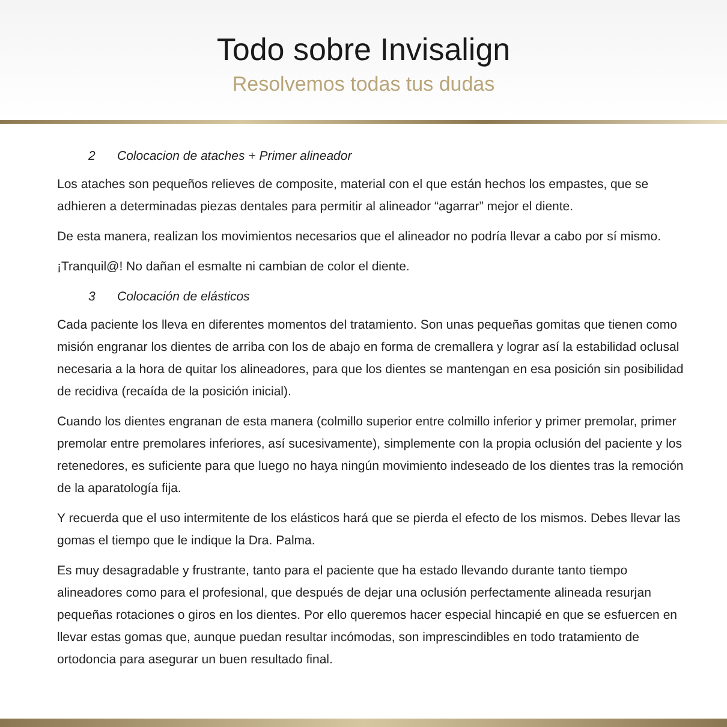Todo sobre Invisalign
Resolvemos todas tus dudas
2 Colocacion de ataches + Primer alineador
Los ataches son pequeños relieves de composite, material con el que están hechos los empastes, que se adhieren a determinadas piezas dentales para permitir al alineador “agarrar” mejor el diente.
De esta manera, realizan los movimientos necesarios que el alineador no podría llevar a cabo por sí mismo.
¡Tranquil@! No dañan el esmalte ni cambian de color el diente.
3 Colocación de elásticos
Cada paciente los lleva en diferentes momentos del tratamiento. Son unas pequeñas gomitas que tienen como misión engranar los dientes de arriba con los de abajo en forma de cremallera y lograr así la estabilidad oclusal necesaria a la hora de quitar los alineadores, para que los dientes se mantengan en esa posición sin posibilidad de recidiva (recaída de la posición inicial).
Cuando los dientes engranan de esta manera (colmillo superior entre colmillo inferior y primer premolar, primer premolar entre premolares inferiores, así sucesivamente), simplemente con la propia oclusión del paciente y los retenedores, es suficiente para que luego no haya ningún movimiento indeseado de los dientes tras la remoción de la aparatología fija.
Y recuerda que el uso intermitente de los elásticos hará que se pierda el efecto de los mismos. Debes llevar las gomas el tiempo que le indique la Dra. Palma.
Es muy desagradable y frustrante, tanto para el paciente que ha estado llevando durante tanto tiempo alineadores como para el profesional, que después de dejar una oclusión perfectamente alineada resurjan pequeñas rotaciones o giros en los dientes. Por ello queremos hacer especial hincapié en que se esfuercen en llevar estas gomas que, aunque puedan resultar incómodas, son imprescindibles en todo tratamiento de ortodoncia para asegurar un buen resultado final.